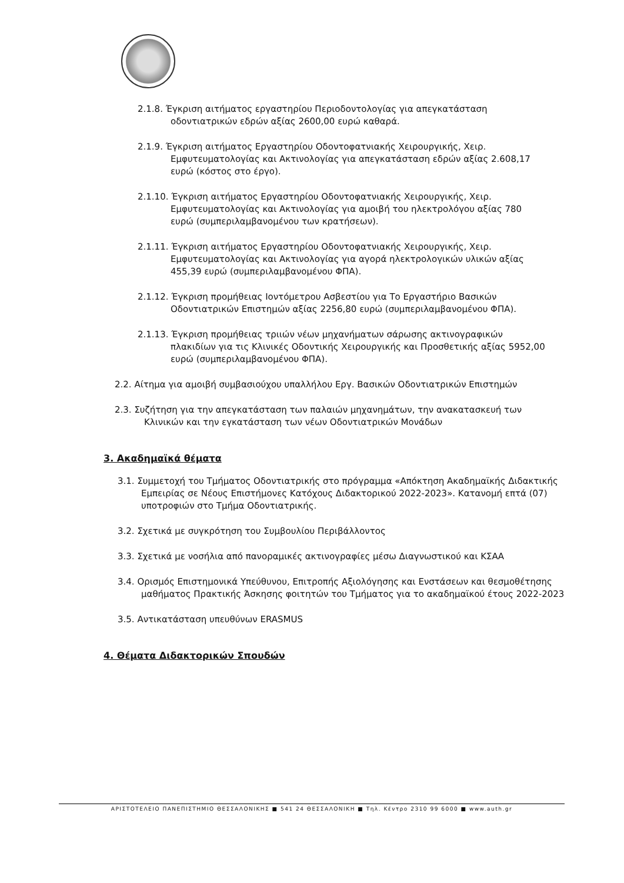2.1.8. Έγκριση αιτήματος εργαστηρίου Περιοδοντολογίας για απεγκατάσταση οδοντιατρικών εδρών αξίας 2600,00 ευρώ καθαρά.
2.1.9. Έγκριση αιτήματος Εργαστηρίου Οδοντοφατνιακής Χειρουργικής, Χειρ. Εμφυτευματολογίας και Ακτινολογίας για απεγκατάσταση εδρών αξίας 2.608,17 ευρώ (κόστος στο έργο).
2.1.10. Έγκριση αιτήματος Εργαστηρίου Οδοντοφατνιακής Χειρουργικής, Χειρ. Εμφυτευματολογίας και Ακτινολογίας για αμοιβή του ηλεκτρολόγου αξίας 780 ευρώ (συμπεριλαμβανομένου των κρατήσεων).
2.1.11. Έγκριση αιτήματος Εργαστηρίου Οδοντοφατνιακής Χειρουργικής, Χειρ. Εμφυτευματολογίας και Ακτινολογίας για αγορά ηλεκτρολογικών υλικών αξίας 455,39 ευρώ (συμπεριλαμβανομένου ΦΠΑ).
2.1.12. Έγκριση προμήθειας Ιοντόμετρου Ασβεστίου για Το Εργαστήριο Βασικών Οδοντιατρικών Επιστημών αξίας 2256,80 ευρώ (συμπεριλαμβανομένου ΦΠΑ).
2.1.13. Έγκριση προμήθειας τριιών νέων μηχανήματων σάρωσης ακτινογραφικών πλακιδίων για τις Κλινικές Οδοντικής Χειρουργικής και Προσθετικής αξίας 5952,00 ευρώ (συμπεριλαμβανομένου ΦΠΑ).
2.2. Αίτημα για αμοιβή συμβασιούχου υπαλλήλου Εργ. Βασικών Οδοντιατρικών Επιστημών
2.3. Συζήτηση για την απεγκατάσταση των παλαιών μηχανημάτων, την ανακατασκευή των Κλινικών και την εγκατάσταση των νέων Οδοντιατρικών Μονάδων
3. Ακαδημαϊκά θέματα
3.1. Συμμετοχή του Τμήματος Οδοντιατρικής στο πρόγραμμα «Απόκτηση Ακαδημαϊκής Διδακτικής Εμπειρίας σε Νέους Επιστήμονες Κατόχους Διδακτορικού 2022-2023». Κατανομή επτά (07) υποτροφιών στο Τμήμα Οδοντιατρικής.
3.2. Σχετικά με συγκρότηση του Συμβουλίου Περιβάλλοντος
3.3. Σχετικά με νοσήλια από πανοραμικές ακτινογραφίες μέσω Διαγνωστικού και ΚΣΑΑ
3.4. Ορισμός Επιστημονικά Υπεύθυνου, Επιτροπής Αξιολόγησης και Ενστάσεων και θεσμοθέτησης μαθήματος Πρακτικής Άσκησης φοιτητών του Τμήματος για το ακαδημαϊκού έτους 2022-2023
3.5. Αντικατάσταση υπευθύνων ERASMUS
4. Θέματα Διδακτορικών Σπουδών
ΑΡΙΣΤΟΤΕΛΕΙΟ ΠΑΝΕΠΙΣΤΗΜΙΟ ΘΕΣΣΑΛΟΝΙΚΗΣ ■ 541 24 ΘΕΣΣΑΛΟΝΙΚΗ ■ Τηλ. Κέντρο 2310 99 6000 ■ www.auth.gr